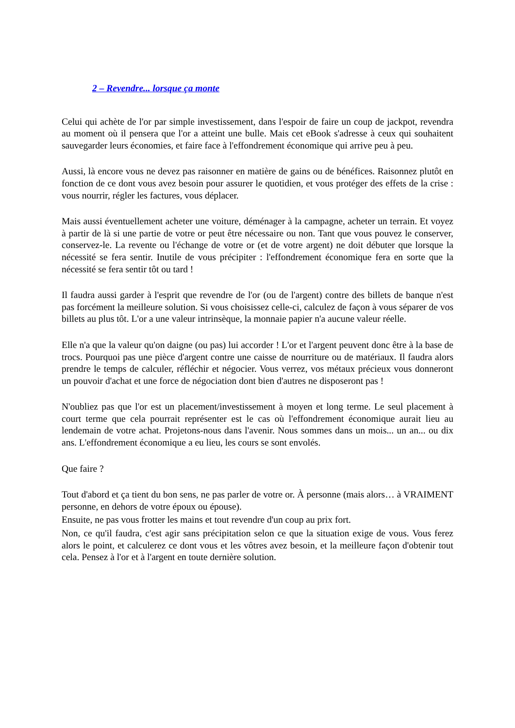2 – Revendre... lorsque ça monte
Celui qui achète de l'or par simple investissement, dans l'espoir de faire un coup de jackpot, revendra au moment où il pensera que l'or a atteint une bulle. Mais cet eBook s'adresse à ceux qui souhaitent sauvegarder leurs économies, et faire face à l'effondrement économique qui arrive peu à peu.
Aussi, là encore vous ne devez pas raisonner en matière de gains ou de bénéfices. Raisonnez plutôt en fonction de ce dont vous avez besoin pour assurer le quotidien, et vous protéger des effets de la crise : vous nourrir, régler les factures, vous déplacer.
Mais aussi éventuellement acheter une voiture, déménager à la campagne, acheter un terrain. Et voyez à partir de là si une partie de votre or peut être nécessaire ou non. Tant que vous pouvez le conserver, conservez-le. La revente ou l'échange de votre or (et de votre argent) ne doit débuter que lorsque la nécessité se fera sentir. Inutile de vous précipiter : l'effondrement économique fera en sorte que la nécessité se fera sentir tôt ou tard !
Il faudra aussi garder à l'esprit que revendre de l'or (ou de l'argent) contre des billets de banque n'est pas forcément la meilleure solution. Si vous choisissez celle-ci, calculez de façon à vous séparer de vos billets au plus tôt. L'or a une valeur intrinsèque, la monnaie papier n'a aucune valeur réelle.
Elle n'a que la valeur qu'on daigne (ou pas) lui accorder ! L'or et l'argent peuvent donc être à la base de trocs. Pourquoi pas une pièce d'argent contre une caisse de nourriture ou de matériaux. Il faudra alors prendre le temps de calculer, réfléchir et négocier. Vous verrez, vos métaux précieux vous donneront un pouvoir d'achat et une force de négociation dont bien d'autres ne disposeront pas !
N'oubliez pas que l'or est un placement/investissement à moyen et long terme. Le seul placement à court terme que cela pourrait représenter est le cas où l'effondrement économique aurait lieu au lendemain de votre achat. Projetons-nous dans l'avenir. Nous sommes dans un mois... un an... ou dix ans. L'effondrement économique a eu lieu, les cours se sont envolés.
Que faire ?
Tout d'abord et ça tient du bon sens, ne pas parler de votre or. À personne (mais alors… à VRAIMENT personne, en dehors de votre époux ou épouse).
Ensuite, ne pas vous frotter les mains et tout revendre d'un coup au prix fort.
Non, ce qu'il faudra, c'est agir sans précipitation selon ce que la situation exige de vous. Vous ferez alors le point, et calculerez ce dont vous et les vôtres avez besoin, et la meilleure façon d'obtenir tout cela. Pensez à l'or et à l'argent en toute dernière solution.